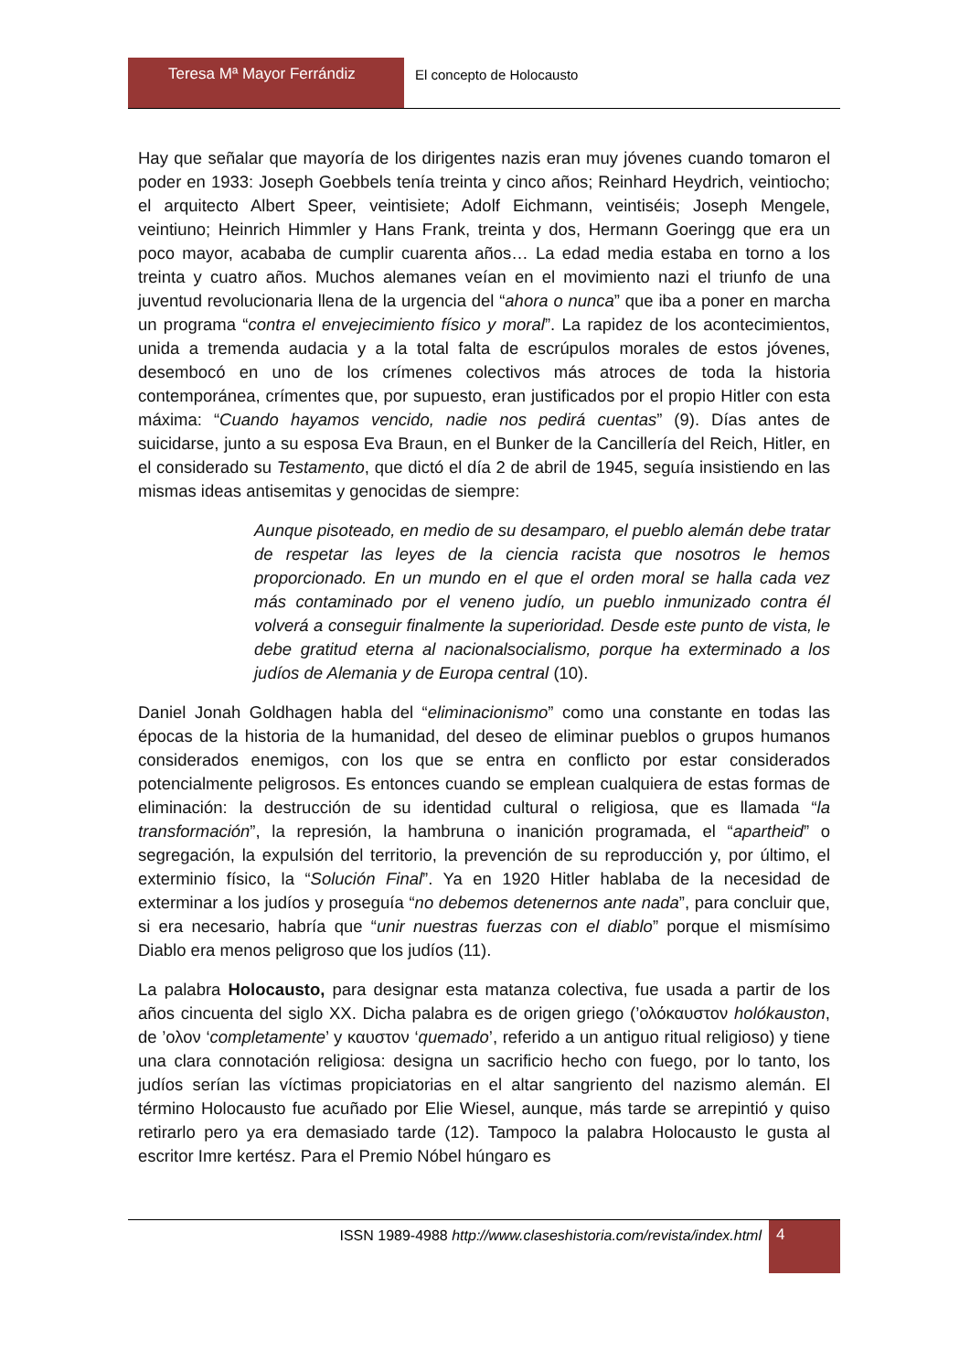Teresa Mª Mayor Ferrándiz El concepto de Holocausto
Hay que señalar que mayoría de los dirigentes nazis eran muy jóvenes cuando tomaron el poder en 1933: Joseph Goebbels tenía treinta y cinco años; Reinhard Heydrich, veintiocho; el arquitecto Albert Speer, veintisiete; Adolf Eichmann, veintiséis; Joseph Mengele, veintiuno; Heinrich Himmler y Hans Frank, treinta y dos, Hermann Goeringg que era un poco mayor, acababa de cumplir cuarenta años… La edad media estaba en torno a los treinta y cuatro años. Muchos alemanes veían en el movimiento nazi el triunfo de una juventud revolucionaria llena de la urgencia del “ahora o nunca” que iba a poner en marcha un programa “contra el envejecimiento físico y moral”. La rapidez de los acontecimientos, unida a tremenda audacia y a la total falta de escrúpulos morales de estos jóvenes, desembocó en uno de los crímenes colectivos más atroces de toda la historia contemporánea, crímentes que, por supuesto, eran justificados por el propio Hitler con esta máxima: “Cuando hayamos vencido, nadie nos pedirá cuentas” (9). Días antes de suicidarse, junto a su esposa Eva Braun, en el Bunker de la Cancillería del Reich, Hitler, en el considerado su Testamento, que dictó el día 2 de abril de 1945, seguía insistiendo en las mismas ideas antisemitas y genocidas de siempre:
Aunque pisoteado, en medio de su desamparo, el pueblo alemán debe tratar de respetar las leyes de la ciencia racista que nosotros le hemos proporcionado. En un mundo en el que el orden moral se halla cada vez más contaminado por el veneno judío, un pueblo inmunizado contra él volverá a conseguir finalmente la superioridad. Desde este punto de vista, le debe gratitud eterna al nacionalsocialismo, porque ha exterminado a los judíos de Alemania y de Europa central (10).
Daniel Jonah Goldhagen habla del “eliminacionismo” como una constante en todas las épocas de la historia de la humanidad, del deseo de eliminar pueblos o grupos humanos considerados enemigos, con los que se entra en conflicto por estar considerados potencialmente peligrosos. Es entonces cuando se emplean cualquiera de estas formas de eliminación: la destrucción de su identidad cultural o religiosa, que es llamada “la transformación”, la represión, la hambruna o inanición programada, el “apartheid” o segregación, la expulsión del territorio, la prevención de su reproducción y, por último, el exterminio físico, la “Solución Final”. Ya en 1920 Hitler hablaba de la necesidad de exterminar a los judíos y proseguía “no debemos detenernos ante nada”, para concluir que, si era necesario, habría que “unir nuestras fuerzas con el diablo” porque el mismísimo Diablo era menos peligroso que los judíos (11).
La palabra Holocausto, para designar esta matanza colectiva, fue usada a partir de los años cincuenta del siglo XX. Dicha palabra es de origen griego (’ολόκαυστον holókauston, de ’ολον ‘completamente’ y καυστον ‘quemado’, referido a un antiguo ritual religioso) y tiene una clara connotación religiosa: designa un sacrificio hecho con fuego, por lo tanto, los judíos serían las víctimas propiciatorias en el altar sangriento del nazismo alemán. El término Holocausto fue acuñado por Elie Wiesel, aunque, más tarde se arrepintió y quiso retirarlo pero ya era demasiado tarde (12). Tampoco la palabra Holocausto le gusta al escritor Imre kertész. Para el Premio Nóbel húngaro es
ISSN 1989-4988 http://www.claseshistoria.com/revista/index.html
4